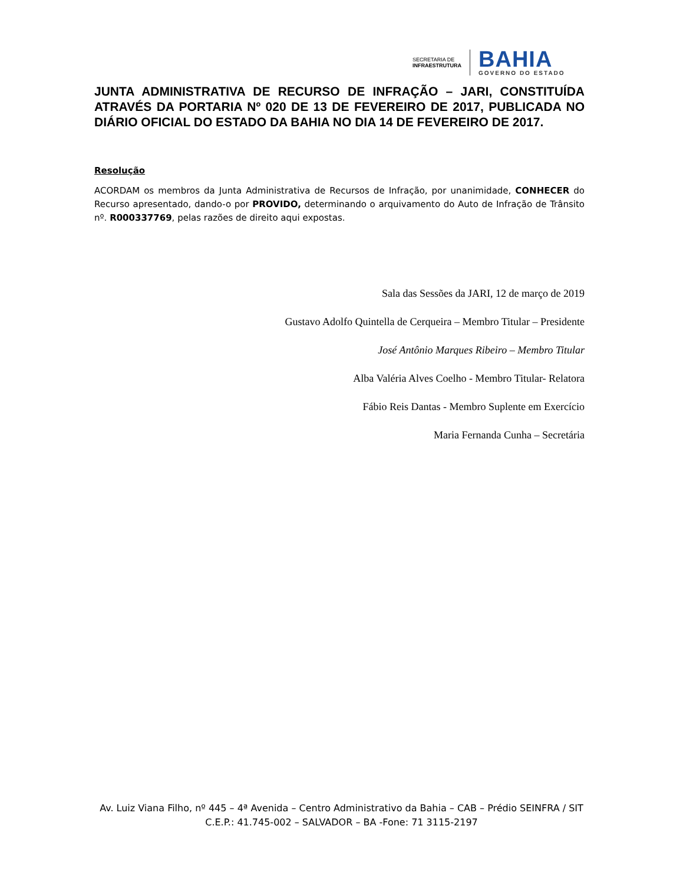SECRETARIA DE
INFRAESTRUTURA
BAHIA
GOVERNO DO ESTADO
JUNTA ADMINISTRATIVA DE RECURSO DE INFRAÇÃO – JARI, CONSTITUÍDA ATRAVÉS DA PORTARIA Nº 020 DE 13 DE FEVEREIRO DE 2017, PUBLICADA NO DIÁRIO OFICIAL DO ESTADO DA BAHIA NO DIA 14 DE FEVEREIRO DE 2017.
Resolução
ACORDAM os membros da Junta Administrativa de Recursos de Infração, por unanimidade, CONHECER do Recurso apresentado, dando-o por PROVIDO, determinando o arquivamento do Auto de Infração de Trânsito nº. R000337769, pelas razões de direito aqui expostas.
Sala das Sessões da JARI, 12 de março de 2019
Gustavo Adolfo Quintella de Cerqueira – Membro Titular – Presidente
José Antônio Marques Ribeiro – Membro Titular
Alba Valéria Alves Coelho - Membro Titular- Relatora
Fábio Reis Dantas - Membro Suplente em Exercício
Maria Fernanda Cunha – Secretária
Av. Luiz Viana Filho, nº 445 – 4ª Avenida – Centro Administrativo da Bahia – CAB – Prédio SEINFRA / SIT
C.E.P.: 41.745-002 – SALVADOR – BA -Fone: 71 3115-2197